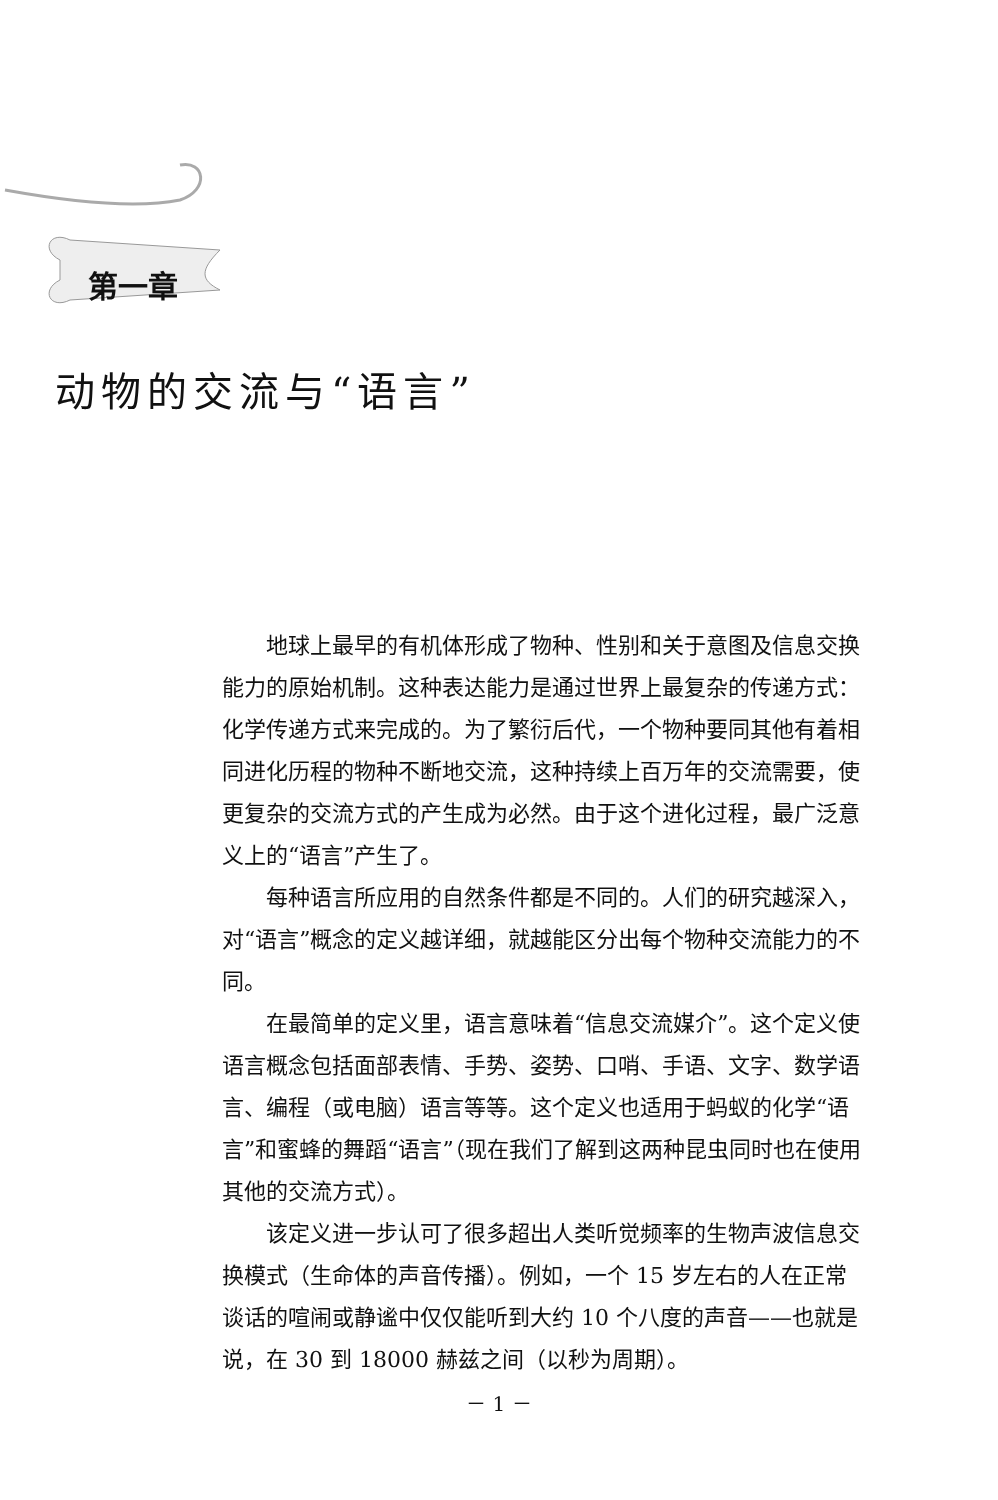第一章
动物的交流与“语言”
地球上最早的有机体形成了物种、性别和关于意图及信息交换能力的原始机制。这种表达能力是通过世界上最复杂的传递方式：化学传递方式来完成的。为了繁衍后代，一个物种要同其他有着相同进化历程的物种不断地交流，这种持续上百万年的交流需要，使更复杂的交流方式的产生成为必然。由于这个进化过程，最广泛意义上的“语言”产生了。
每种语言所应用的自然条件都是不同的。人们的研究越深入，对“语言”概念的定义越详细，就越能区分出每个物种交流能力的不同。
在最简单的定义里，语言意味着“信息交流媒介”。这个定义使语言概念包括面部表情、手势、姿势、口哨、手语、文字、数学语言、编程（或电脑）语言等等。这个定义也适用于蚂蚁的化学“语言”和蜜蜂的舞蹈“语言”（现在我们了解到这两种昆虫同时也在使用其他的交流方式）。
该定义进一步认可了很多超出人类听觉频率的生物声波信息交换模式（生命体的声音传播）。例如，一个 15 岁左右的人在正常谈话的喧闹或静谧中仅仅能听到大约 10 个八度的声音——也就是说，在 30 到 18000 赫兹之间（以秒为周期）。
－ 1 －